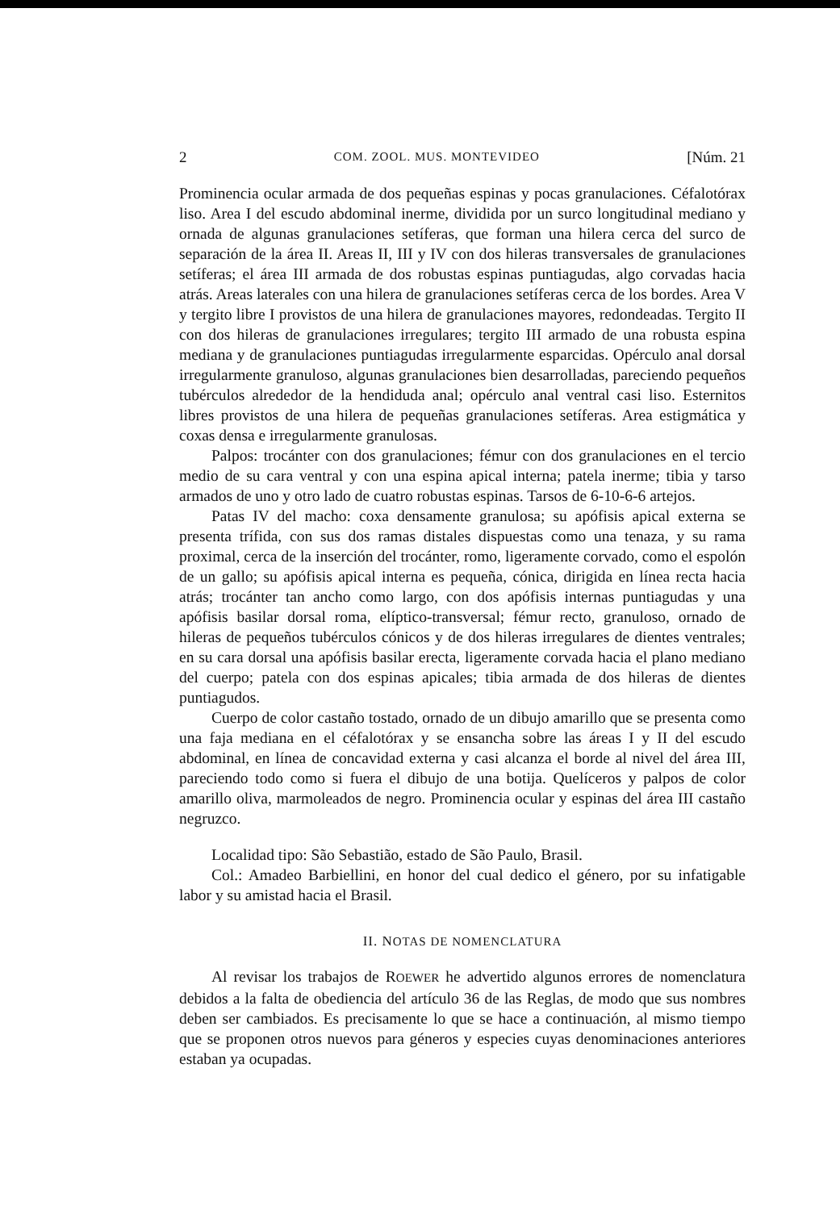2 COM. ZOOL. MUS. MONTEVIDEO [Núm. 21
Prominencia ocular armada de dos pequeñas espinas y pocas granulaciones. Céfalotórax liso. Area I del escudo abdominal inerme, dividida por un surco longitudinal mediano y ornada de algunas granulaciones setíferas, que forman una hilera cerca del surco de separación de la área II. Areas II, III y IV con dos hileras transversales de granulaciones setíferas; el área III armada de dos robustas espinas puntiagudas, algo corvadas hacia atrás. Areas laterales con una hilera de granulaciones setíferas cerca de los bordes. Area V y tergito libre I provistos de una hilera de granulaciones mayores, redondeadas. Tergito II con dos hileras de granulaciones irregulares; tergito III armado de una robusta espina mediana y de granulaciones puntiagudas irregularmente esparcidas. Opérculo anal dorsal irregularmente granuloso, algunas granulaciones bien desarrolladas, pareciendo pequeños tubérculos alrededor de la hendiduda anal; opérculo anal ventral casi liso. Esternitos libres provistos de una hilera de pequeñas granulaciones setíferas. Area estigmática y coxas densa e irregularmente granulosas.
Palpos: trocánter con dos granulaciones; fémur con dos granulaciones en el tercio medio de su cara ventral y con una espina apical interna; patela inerme; tibia y tarso armados de uno y otro lado de cuatro robustas espinas. Tarsos de 6-10-6-6 artejos.
Patas IV del macho: coxa densamente granulosa; su apófisis apical externa se presenta trífida, con sus dos ramas distales dispuestas como una tenaza, y su rama proximal, cerca de la inserción del trocánter, romo, ligeramente corvado, como el espolón de un gallo; su apófisis apical interna es pequeña, cónica, dirigida en línea recta hacia atrás; trocánter tan ancho como largo, con dos apófisis internas puntiagudas y una apófisis basilar dorsal roma, elíptico-transversal; fémur recto, granuloso, ornado de hileras de pequeños tubérculos cónicos y de dos hileras irregulares de dientes ventrales; en su cara dorsal una apófisis basilar erecta, ligeramente corvada hacia el plano mediano del cuerpo; patela con dos espinas apicales; tibia armada de dos hileras de dientes puntiagudos.
Cuerpo de color castaño tostado, ornado de un dibujo amarillo que se presenta como una faja mediana en el céfalotórax y se ensancha sobre las áreas I y II del escudo abdominal, en línea de concavidad externa y casi alcanza el borde al nivel del área III, pareciendo todo como si fuera el dibujo de una botija. Quelíceros y palpos de color amarillo oliva, marmoleados de negro. Prominencia ocular y espinas del área III castaño negruzco.
Localidad tipo: São Sebastião, estado de São Paulo, Brasil.
Col.: Amadeo Barbiellini, en honor del cual dedico el género, por su infatigable labor y su amistad hacia el Brasil.
II. NOTAS DE NOMENCLATURA
Al revisar los trabajos de ROEWER he advertido algunos errores de nomenclatura debidos a la falta de obediencia del artículo 36 de las Reglas, de modo que sus nombres deben ser cambiados. Es precisamente lo que se hace a continuación, al mismo tiempo que se proponen otros nuevos para géneros y especies cuyas denominaciones anteriores estaban ya ocupadas.